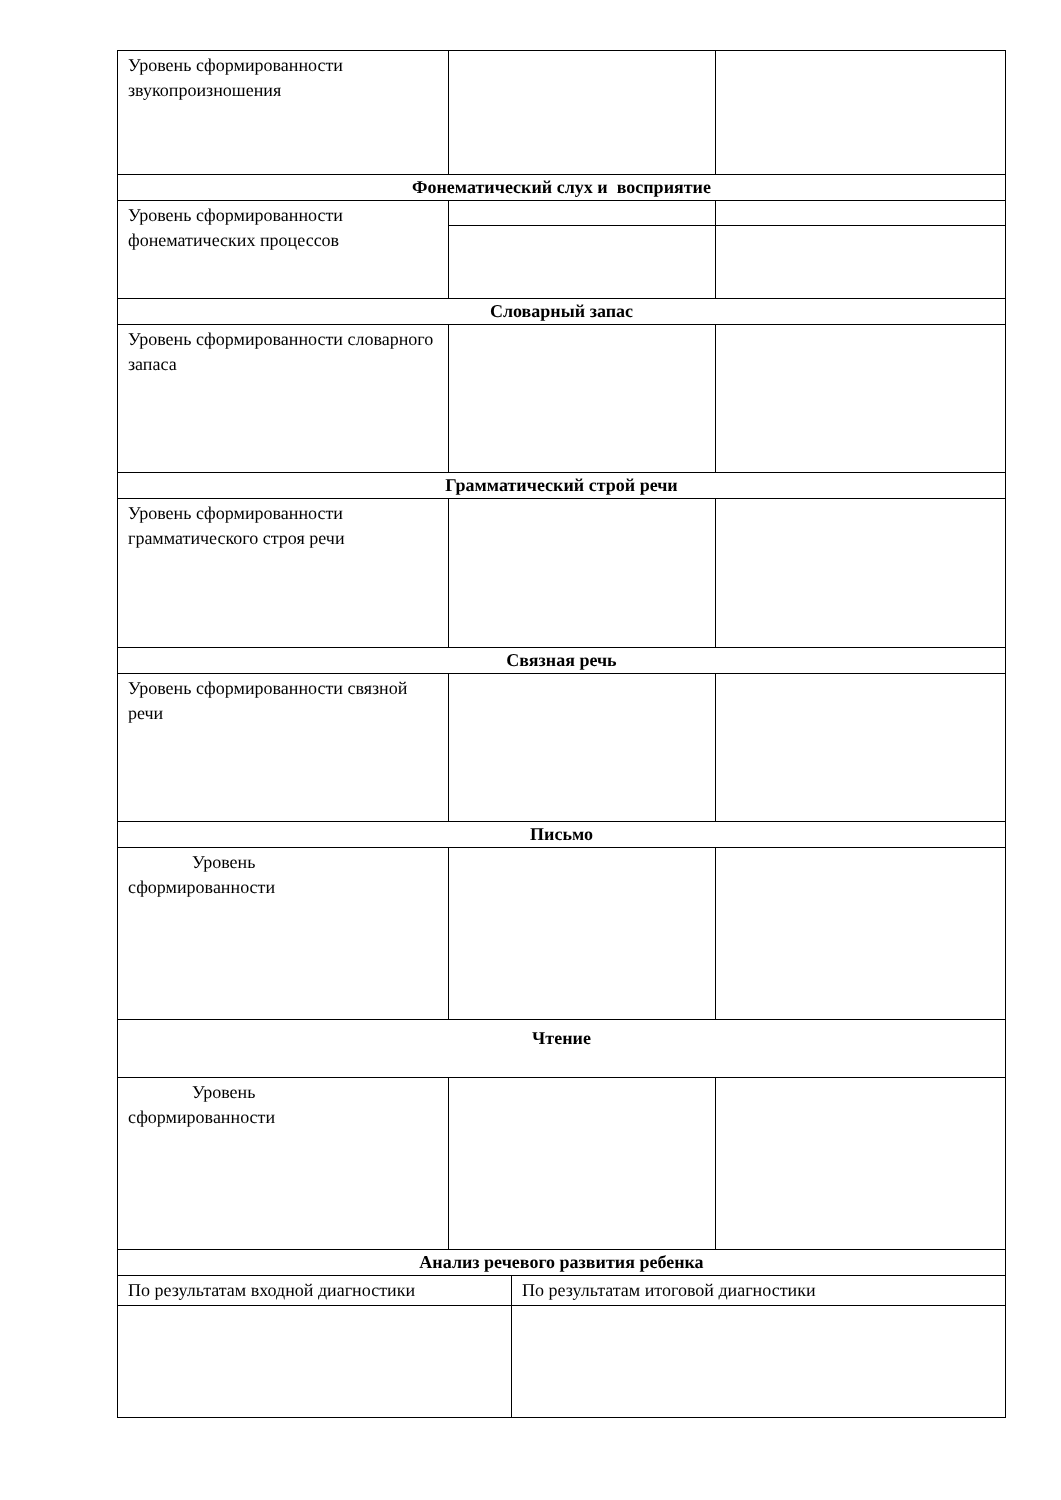| Уровень сформированности звукопроизношения | | | |
| Фонематический слух и восприятие | | | |
| Уровень сформированности фонематических процессов | | | |
| Словарный запас | | | |
| Уровень сформированности словарного запаса | | | |
| Грамматический строй речи | | | |
| Уровень сформированности грамматического строя речи | | | |
| Связная речь | | | |
| Уровень сформированности связной речи | | | |
| Письмо | | | |
| Уровень сформированности | | | |
| Чтение | | | |
| Уровень сформированности | | | |
| Анализ речевого развития ребенка | | | |
| По результатам входной диагностики | | По результатам итоговой диагностики | |